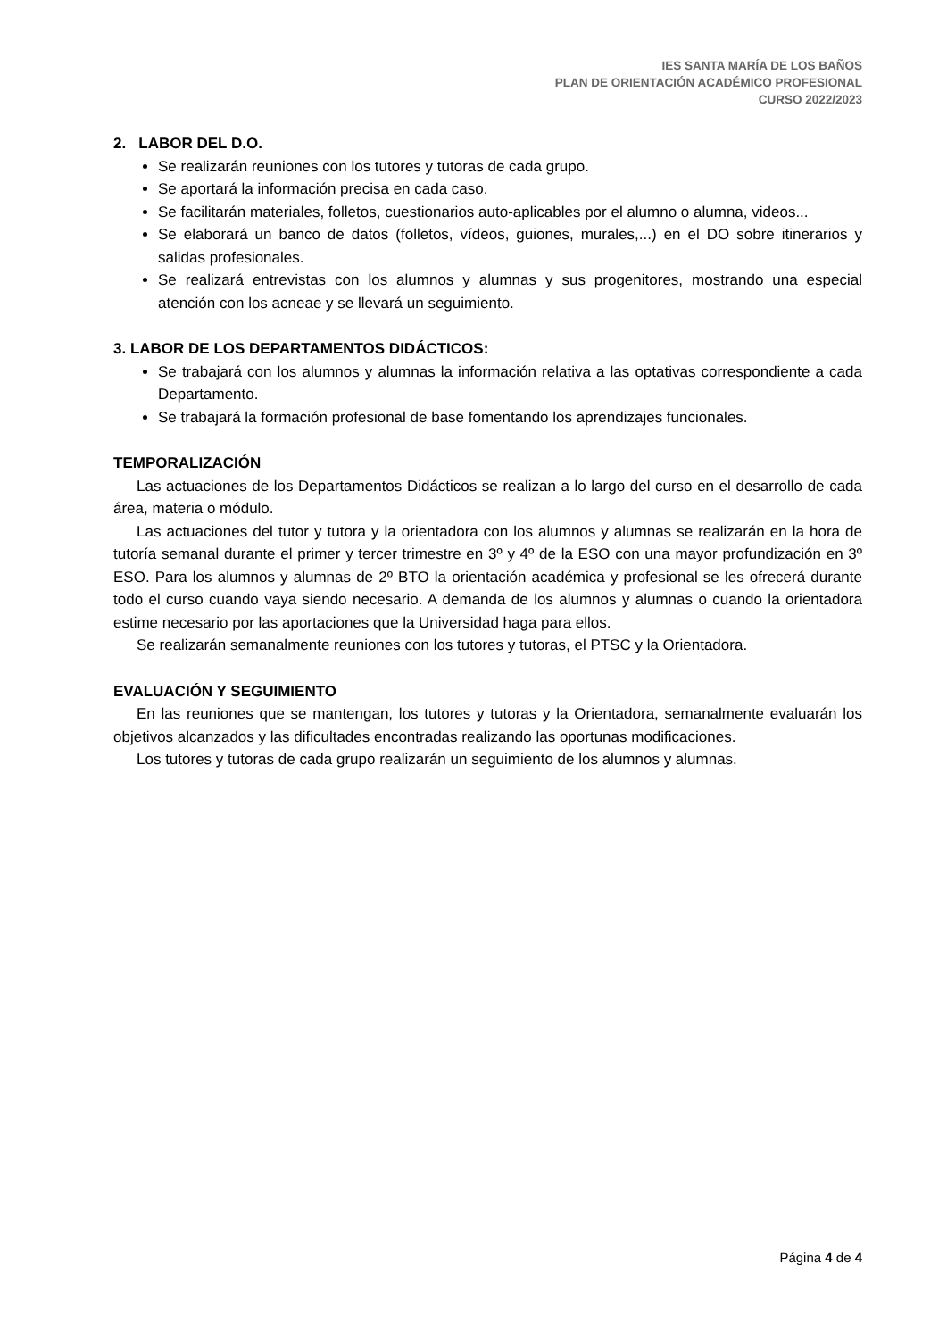IES SANTA MARÍA DE LOS BAÑOS
PLAN DE ORIENTACIÓN ACADÉMICO PROFESIONAL
CURSO 2022/2023
2. LABOR DEL D.O.
Se realizarán reuniones con los tutores y tutoras de cada grupo.
Se aportará la información precisa en cada caso.
Se facilitarán materiales, folletos, cuestionarios auto-aplicables por el alumno o alumna, videos...
Se elaborará un banco de datos (folletos, vídeos, guiones, murales,...) en el DO sobre itinerarios y salidas profesionales.
Se realizará entrevistas con los alumnos y alumnas y sus progenitores, mostrando una especial atención con los acneae y se llevará un seguimiento.
3. LABOR DE LOS DEPARTAMENTOS DIDÁCTICOS:
Se trabajará con los alumnos y alumnas la información relativa a las optativas correspondiente a cada Departamento.
Se trabajará la formación profesional de base fomentando los aprendizajes funcionales.
TEMPORALIZACIÓN
Las actuaciones de los Departamentos Didácticos se realizan a lo largo del curso en el desarrollo de cada área, materia o módulo.
Las actuaciones del tutor y tutora y la orientadora con los alumnos y alumnas se realizarán en la hora de tutoría semanal durante el primer y tercer trimestre en 3º y 4º de la ESO con una mayor profundización en 3º ESO. Para los alumnos y alumnas de 2º BTO la orientación académica y profesional se les ofrecerá durante todo el curso cuando vaya siendo necesario. A demanda de los alumnos y alumnas o cuando la orientadora estime necesario por las aportaciones que la Universidad haga para ellos.
Se realizarán semanalmente reuniones con los tutores y tutoras, el PTSC y la Orientadora.
EVALUACIÓN Y SEGUIMIENTO
En las reuniones que se mantengan, los tutores y tutoras y la Orientadora, semanalmente evaluarán los objetivos alcanzados y las dificultades encontradas realizando las oportunas modificaciones.
Los tutores y tutoras de cada grupo realizarán un seguimiento de los alumnos y alumnas.
Página 4 de 4